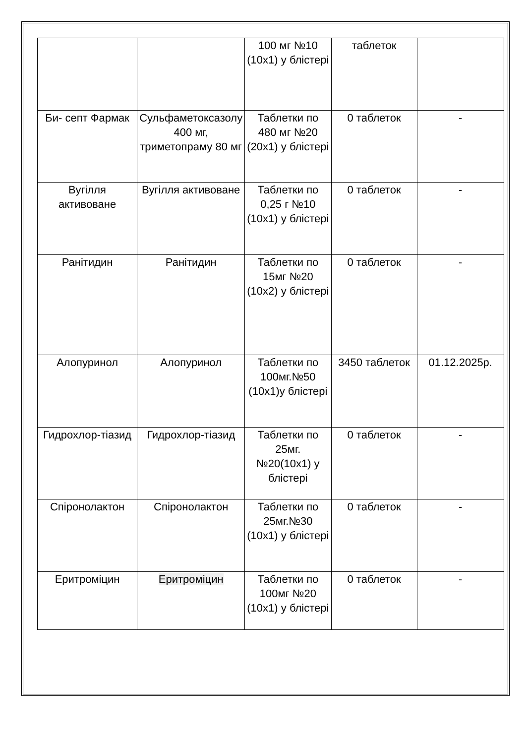| | | 100 мг №10 (10х1) у блістері | таблеток | |
| Би- септ Фармак | Сульфаметоксазолу 400 мг, триметопраму 80 мг | Таблетки по 480 мг №20 (20х1) у блістері | 0 таблеток | - |
| Вугілля активоване | Вугілля активоване | Таблетки по 0,25 г №10 (10х1) у блістері | 0 таблеток | - |
| Ранітидин | Ранітидин | Таблетки по 15мг №20 (10х2) у блістері | 0 таблеток | - |
| Алопуринол | Алопуринол | Таблетки по 100мг.№50 (10х1)у блістері | 3450 таблеток | 01.12.2025р. |
| Гидрохлор-тіазид | Гидрохлор-тіазид | Таблетки по 25мг. №20(10х1) у блістері | 0 таблеток | - |
| Спіронолактон | Спіронолактон | Таблетки по 25мг.№30 (10х1) у блістері | 0 таблеток | - |
| Еритроміцин | Еритроміцин | Таблетки по 100мг №20 (10х1) у блістері | 0 таблеток | - |